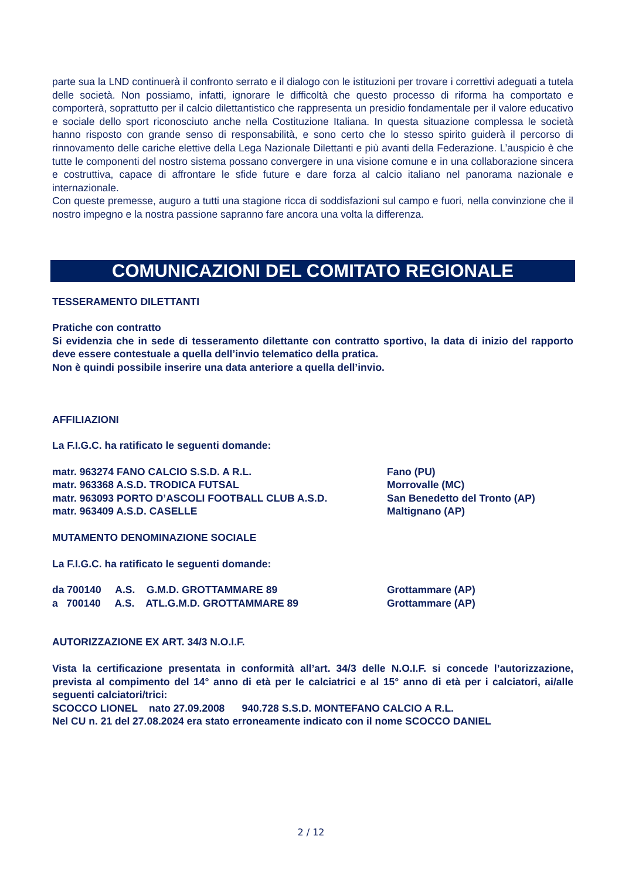parte sua la LND continuerà il confronto serrato e il dialogo con le istituzioni per trovare i correttivi adeguati a tutela delle società. Non possiamo, infatti, ignorare le difficoltà che questo processo di riforma ha comportato e comporterà, soprattutto per il calcio dilettantistico che rappresenta un presidio fondamentale per il valore educativo e sociale dello sport riconosciuto anche nella Costituzione Italiana. In questa situazione complessa le società hanno risposto con grande senso di responsabilità, e sono certo che lo stesso spirito guiderà il percorso di rinnovamento delle cariche elettive della Lega Nazionale Dilettanti e più avanti della Federazione. L’auspicio è che tutte le componenti del nostro sistema possano convergere in una visione comune e in una collaborazione sincera e costruttiva, capace di affrontare le sfide future e dare forza al calcio italiano nel panorama nazionale e internazionale.
Con queste premesse, auguro a tutti una stagione ricca di soddisfazioni sul campo e fuori, nella convinzione che il nostro impegno e la nostra passione sapranno fare ancora una volta la differenza.
COMUNICAZIONI DEL COMITATO REGIONALE
TESSERAMENTO DILETTANTI
Pratiche con contratto
Si evidenzia che in sede di tesseramento dilettante con contratto sportivo, la data di inizio del rapporto deve essere contestuale a quella dell’invio telematico della pratica.
Non è quindi possibile inserire una data anteriore a quella dell’invio.
AFFILIAZIONI
La F.I.G.C. ha ratificato le seguenti domande:
matr. 963274 FANO CALCIO S.S.D. A R.L. Fano (PU)
matr. 963368 A.S.D. TRODICA FUTSAL Morrovalle (MC)
matr. 963093 PORTO D’ASCOLI FOOTBALL CLUB A.S.D. San Benedetto del Tronto (AP)
matr. 963409 A.S.D. CASELLE Maltignano (AP)
MUTAMENTO DENOMINAZIONE SOCIALE
La F.I.G.C. ha ratificato le seguenti domande:
da 700140 A.S. G.M.D. GROTTAMMARE 89 Grottammare (AP)
a 700140 A.S. ATL.G.M.D. GROTTAMMARE 89 Grottammare (AP)
AUTORIZZAZIONE EX ART. 34/3 N.O.I.F.
Vista la certificazione presentata in conformità all’art. 34/3 delle N.O.I.F. si concede l’autorizzazione, prevista al compimento del 14° anno di età per le calciatrici e al 15° anno di età per i calciatori, ai/alle seguenti calciatori/trici:
SCOCCO LIONEL nato 27.09.2008 940.728 S.S.D. MONTEFANO CALCIO A R.L.
Nel CU n. 21 del 27.08.2024 era stato erroneamente indicato con il nome SCOCCO DANIEL
2 / 12